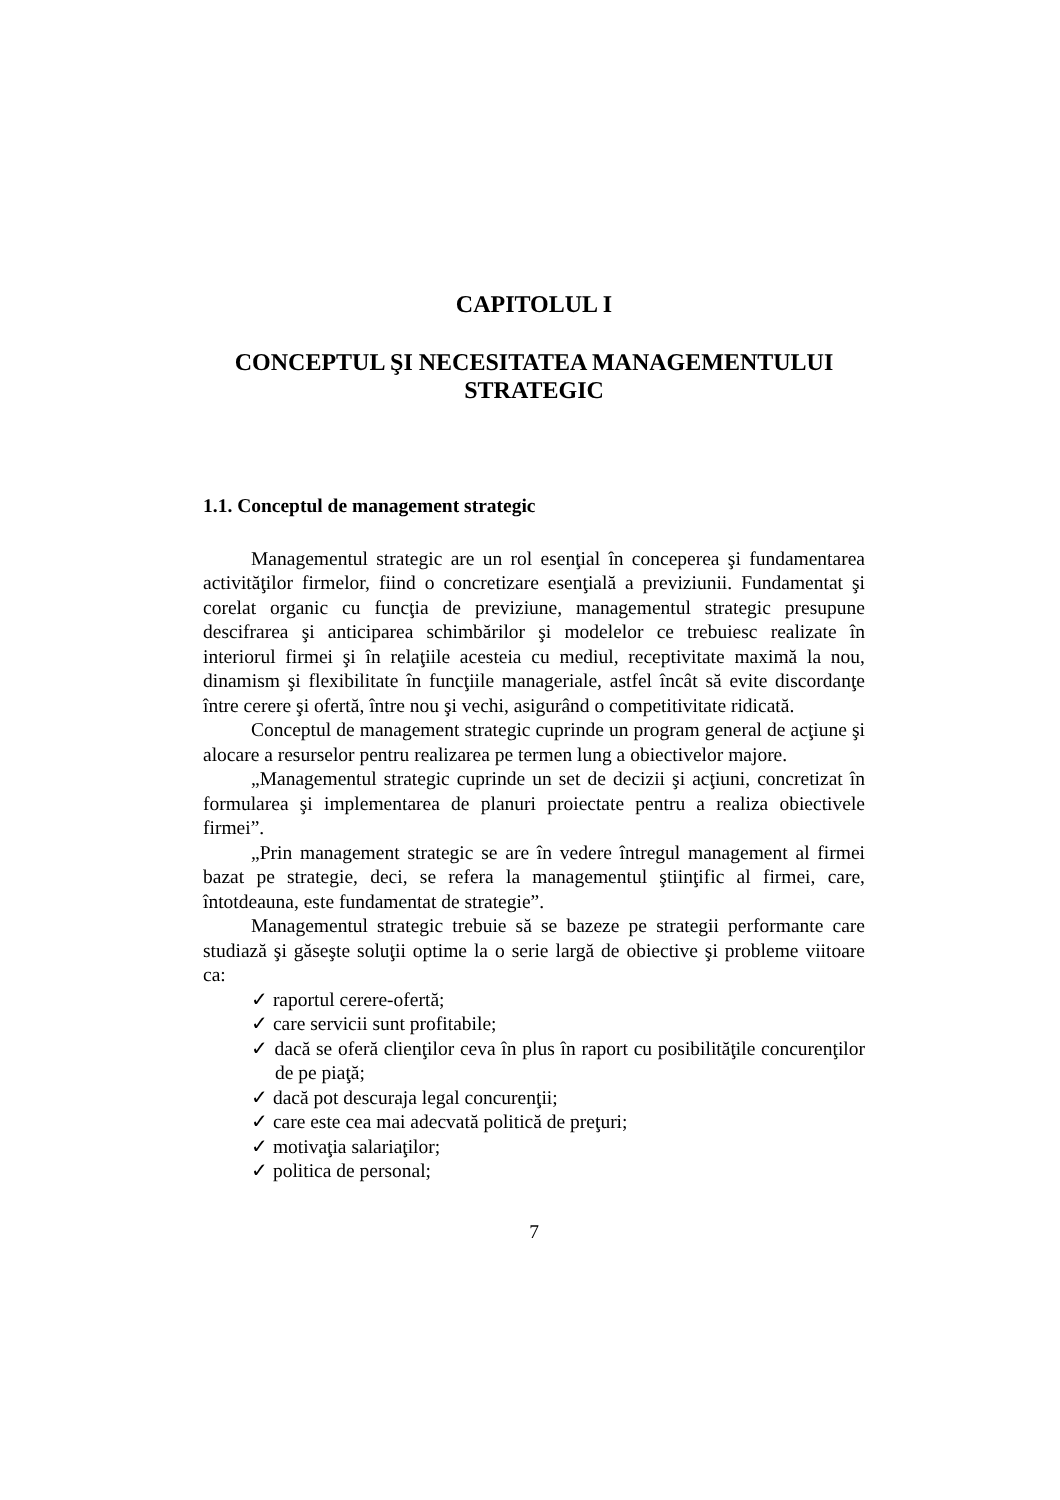CAPITOLUL I
CONCEPTUL ŞI NECESITATEA MANAGEMENTULUI
STRATEGIC
1.1. Conceptul de management strategic
Managementul strategic are un rol esenţial în conceperea şi fundamentarea activităţilor firmelor, fiind o concretizare esenţială a previziunii. Fundamentat şi corelat organic cu funcţia de previziune, managementul strategic presupune descifrarea şi anticiparea schimbărilor şi modelelor ce trebuiesc realizate în interiorul firmei şi în relaţiile acesteia cu mediul, receptivitate maximă la nou, dinamism şi flexibilitate în funcţiile manageriale, astfel încât să evite discordanţe între cerere şi ofertă, între nou şi vechi, asigurând o competitivitate ridicată.
Conceptul de management strategic cuprinde un program general de acţiune şi alocare a resurselor pentru realizarea pe termen lung a obiectivelor majore.
„Managementul strategic cuprinde un set de decizii şi acţiuni, concretizat în formularea şi implementarea de planuri proiectate pentru a realiza obiectivele firmei”.
„Prin management strategic se are în vedere întregul management al firmei bazat pe strategie, deci, se refera la managementul ştiinţific al firmei, care, întotdeauna, este fundamentat de strategie”.
Managementul strategic trebuie să se bazeze pe strategii performante care studiază şi găseşte soluţii optime la o serie largă de obiective şi probleme viitoare ca:
✓ raportul cerere-ofertă;
✓ care servicii sunt profitabile;
✓ dacă se oferă clienţilor ceva în plus în raport cu posibilităţile concurenţilor de pe piaţă;
✓ dacă pot descuraja legal concurenţii;
✓ care este cea mai adecvată politică de preţuri;
✓ motivaţia salariaţilor;
✓ politica de personal;
7